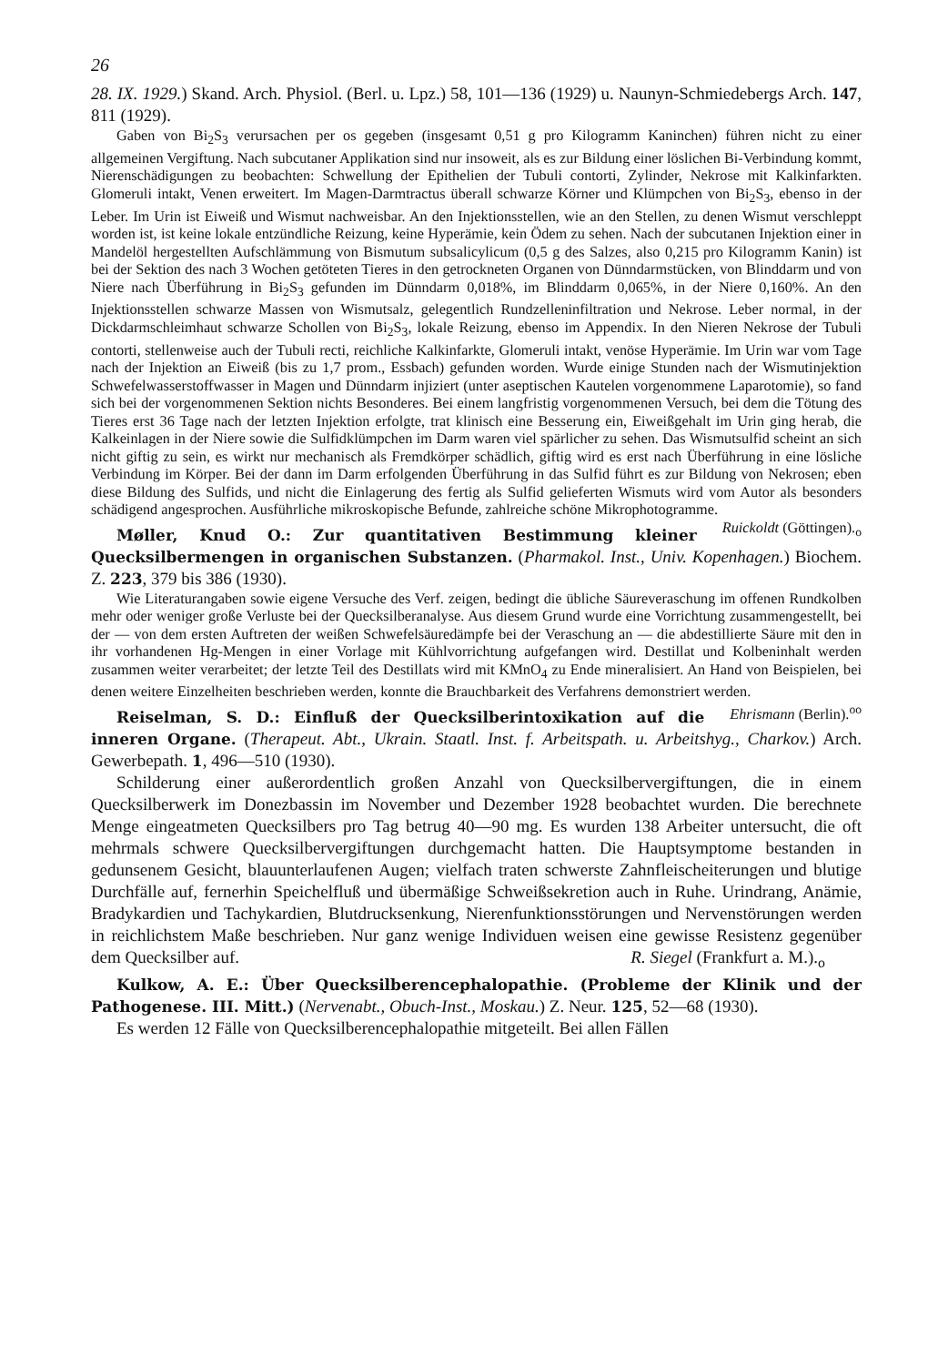26
28. IX. 1929.) Skand. Arch. Physiol. (Berl. u. Lpz.) 58, 101—136 (1929) u. Naunyn-Schmiedebergs Arch. 147, 811 (1929).
Gaben von Bi<sub>2</sub>S<sub>3</sub> verursachen per os gegeben (insgesamt 0,51 g pro Kilogramm Kaninchen) führen nicht zu einer allgemeinen Vergiftung. Nach subcutaner Applikation sind nur insoweit, als es zur Bildung einer löslichen Bi-Verbindung kommt, Nierenschädigungen zu beobachten: Schwellung der Epithelien der Tubuli contorti, Zylinder, Nekrose mit Kalkinfarkten. Glomeruli intakt, Venen erweitert. Im Magen-Darmtractus überall schwarze Körner und Klümpchen von Bi<sub>2</sub>S<sub>3</sub>, ebenso in der Leber. Im Urin ist Eiweiß und Wismut nachweisbar. An den Injektionsstellen, wie an den Stellen, zu denen Wismut verschleppt worden ist, ist keine lokale entzündliche Reizung, keine Hyperämie, kein Ödem zu sehen. Nach der subcutanen Injektion einer in Mandelöl hergestellten Aufschlämmung von Bismutum subsalicylicum (0,5 g des Salzes, also 0,215 pro Kilogramm Kanin) ist bei der Sektion des nach 3 Wochen getöteten Tieres in den getrockneten Organen von Dünndarmstücken, von Blinddarm und von Niere nach Überführung in Bi<sub>2</sub>S<sub>3</sub> gefunden im Dünndarm 0,018%, im Blinddarm 0,065%, in der Niere 0,160%. An den Injektionsstellen schwarze Massen von Wismutsalz, gelegentlich Rundzelleninfiltration und Nekrose. Leber normal, in der Dickdarmschleimhaut schwarze Schollen von Bi<sub>2</sub>S<sub>3</sub>, lokale Reizung, ebenso im Appendix. In den Nieren Nekrose der Tubuli contorti, stellenweise auch der Tubuli recti, reichliche Kalkinfarkte, Glomeruli intakt, venöse Hyperämie. Im Urin war vom Tage nach der Injektion an Eiweiß (bis zu 1,7 prom., Essbach) gefunden worden. Wurde einige Stunden nach der Wismutinjektion Schwefelwasserstoffwasser in Magen und Dünndarm injiziert (unter aseptischen Kautelen vorgenommene Laparotomie), so fand sich bei der vorgenommenen Sektion nichts Besonderes. Bei einem langfristig vorgenommenen Versuch, bei dem die Tötung des Tieres erst 36 Tage nach der letzten Injektion erfolgte, trat klinisch eine Besserung ein, Eiweißgehalt im Urin ging herab, die Kalkeinlagen in der Niere sowie die Sulfidklümpchen im Darm waren viel spärlicher zu sehen. Das Wismutsulfid scheint an sich nicht giftig zu sein, es wirkt nur mechanisch als Fremdkörper schädlich, giftig wird es erst nach Überführung in eine lösliche Verbindung im Körper. Bei der dann im Darm erfolgenden Überführung in das Sulfid führt es zur Bildung von Nekrosen; eben diese Bildung des Sulfids, und nicht die Einlagerung des fertig als Sulfid gelieferten Wismuts wird vom Autor als besonders schädigend angesprochen. Ausführliche mikroskopische Befunde, zahlreiche schöne Mikrophotogramme. Ruickoldt (Göttingen).<sub>o</sub>
Møller, Knud O.: Zur quantitativen Bestimmung kleiner Quecksilbermengen in organischen Substanzen. (Pharmakol. Inst., Univ. Kopenhagen.) Biochem. Z. 223, 379 bis 386 (1930).
Wie Literaturangaben sowie eigene Versuche des Verf. zeigen, bedingt die übliche Säureveraschung im offenen Rundkolben mehr oder weniger große Verluste bei der Quecksilberanalyse. Aus diesem Grund wurde eine Vorrichtung zusammengestellt, bei der — von dem ersten Auftreten der weißen Schwefelsäuredämpfe bei der Veraschung an — die abdestillierte Säure mit den in ihr vorhandenen Hg-Mengen in einer Vorlage mit Kühlvorrichtung aufgefangen wird. Destillat und Kolbeninhalt werden zusammen weiter verarbeitet; der letzte Teil des Destillats wird mit KMnO<sub>4</sub> zu Ende mineralisiert. An Hand von Beispielen, bei denen weitere Einzelheiten beschrieben werden, konnte die Brauchbarkeit des Verfahrens demonstriert werden. Ehrismann (Berlin).<sup>oo</sup>
Reiselman, S. D.: Einfluß der Quecksilberintoxikation auf die inneren Organe. (Therapeut. Abt., Ukrain. Staatl. Inst. f. Arbeitspath. u. Arbeitshyg., Charkov.) Arch. Gewerbepath. 1, 496—510 (1930).
Schilderung einer außerordentlich großen Anzahl von Quecksilbervergiftungen, die in einem Quecksilberwerk im Donezbassin im November und Dezember 1928 beobachtet wurden. Die berechnete Menge eingeatmeten Quecksilbers pro Tag betrug 40—90 mg. Es wurden 138 Arbeiter untersucht, die oft mehrmals schwere Quecksilbervergiftungen durchgemacht hatten. Die Hauptsymptome bestanden in gedunsenem Gesicht, blauunterlaufenen Augen; vielfach traten schwerste Zahnfleischeiterungen und blutige Durchfälle auf, fernerhin Speichelfluß und übermäßige Schweißsekretion auch in Ruhe. Urindrang, Anämie, Bradykardien und Tachykardien, Blutdrucksenkung, Nierenfunktionsstörungen und Nervenstörungen werden in reichlichstem Maße beschrieben. Nur ganz wenige Individuen weisen eine gewisse Resistenz gegenüber dem Quecksilber auf. R. Siegel (Frankfurt a. M.).<sub>o</sub>
Kulkow, A. E.: Über Quecksilberencephalopathie. (Probleme der Klinik und der Pathogenese. III. Mitt.) (Nervenabt., Obuch-Inst., Moskau.) Z. Neur. 125, 52—68 (1930).
Es werden 12 Fälle von Quecksilberencephalopathie mitgeteilt. Bei allen Fällen